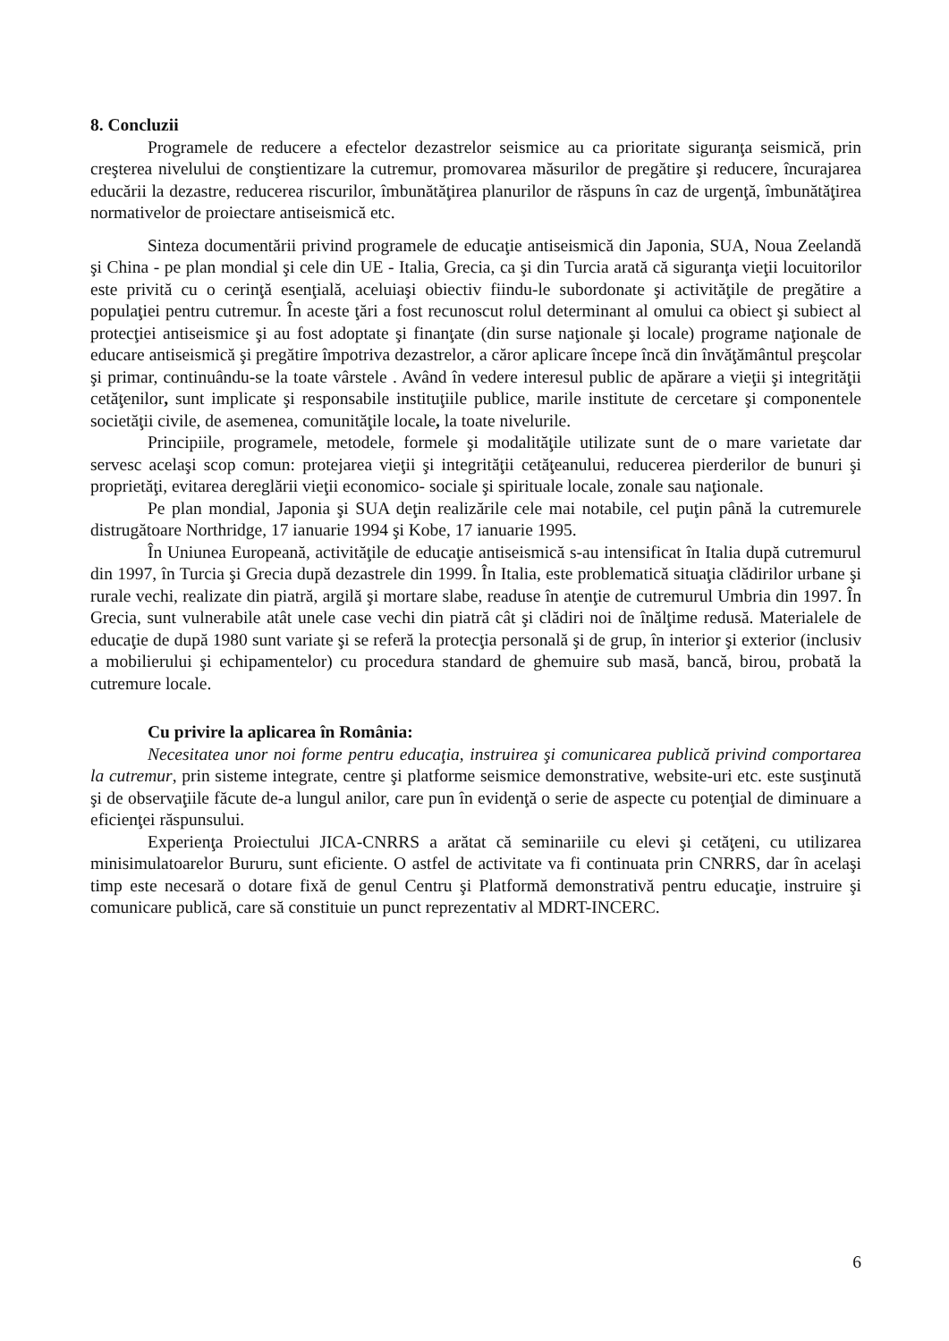8. Concluzii
Programele de reducere a efectelor dezastrelor seismice au ca prioritate siguranţa seismică, prin creşterea nivelului de conştientizare la cutremur, promovarea măsurilor de pregătire şi reducere, încurajarea educării la dezastre, reducerea riscurilor, îmbunătăţirea planurilor de răspuns în caz de urgenţă, îmbunătăţirea normativelor de proiectare antiseismică etc.
Sinteza documentării privind programele de educaţie antiseismică din Japonia, SUA, Noua Zeelandă şi China - pe plan mondial şi cele din UE - Italia, Grecia, ca şi din Turcia arată că siguranţa vieţii locuitorilor este privită cu o cerinţă esenţială, aceluiaşi obiectiv fiindu-le subordonate şi activităţile de pregătire a populaţiei pentru cutremur. În aceste ţări a fost recunoscut rolul determinant al omului ca obiect şi subiect al protecţiei antiseismice şi au fost adoptate şi finanţate (din surse naţionale şi locale) programe naţionale de educare antiseismică şi pregătire împotriva dezastrelor, a căror aplicare începe încă din învăţământul preşcolar şi primar, continuându-se la toate vârstele . Având în vedere interesul public de apărare a vieţii şi integrităţii cetăţenilor, sunt implicate şi responsabile instituţiile publice, marile institute de cercetare şi componentele societăţii civile, de asemenea, comunităţile locale, la toate nivelurile.
Principiile, programele, metodele, formele şi modalităţile utilizate sunt de o mare varietate dar servesc acelaşi scop comun: protejarea vieţii şi integrităţii cetăţeanului, reducerea pierderilor de bunuri şi proprietăţi, evitarea dereglării vieţii economico- sociale şi spirituale locale, zonale sau naţionale.
Pe plan mondial, Japonia şi SUA deţin realizările cele mai notabile, cel puţin până la cutremurele distrugătoare Northridge, 17 ianuarie 1994 şi Kobe, 17 ianuarie 1995.
În Uniunea Europeană, activităţile de educaţie antiseismică s-au intensificat în Italia după cutremurul din 1997, în Turcia şi Grecia după dezastrele din 1999. În Italia, este problematică situaţia clădirilor urbane şi rurale vechi, realizate din piatră, argilă şi mortare slabe, readuse în atenţie de cutremurul Umbria din 1997. În Grecia, sunt vulnerabile atât unele case vechi din piatră cât şi clădiri noi de înălţime redusă. Materialele de educaţie de după 1980 sunt variate şi se referă la protecţia personală şi de grup, în interior şi exterior (inclusiv a mobilierului şi echipamentelor) cu procedura standard de ghemuire sub masă, bancă, birou, probată la cutremure locale.
Cu privire la aplicarea în România:
Necesitatea unor noi forme pentru educaţia, instruirea şi comunicarea publică privind comportarea la cutremur, prin sisteme integrate, centre şi platforme seismice demonstrative, website-uri etc. este susţinută şi de observaţiile făcute de-a lungul anilor, care pun în evidenţă o serie de aspecte cu potenţial de diminuare a eficienţei răspunsului.
Experienţa Proiectului JICA-CNRRS a arătat că seminariile cu elevi şi cetăţeni, cu utilizarea minisimulatoarelor Bururu, sunt eficiente. O astfel de activitate va fi continuata prin CNRRS, dar în acelaşi timp este necesară o dotare fixă de genul Centru şi Platformă demonstrativă pentru educaţie, instruire şi comunicare publică, care să constituie un punct reprezentativ al MDRT-INCERC.
6